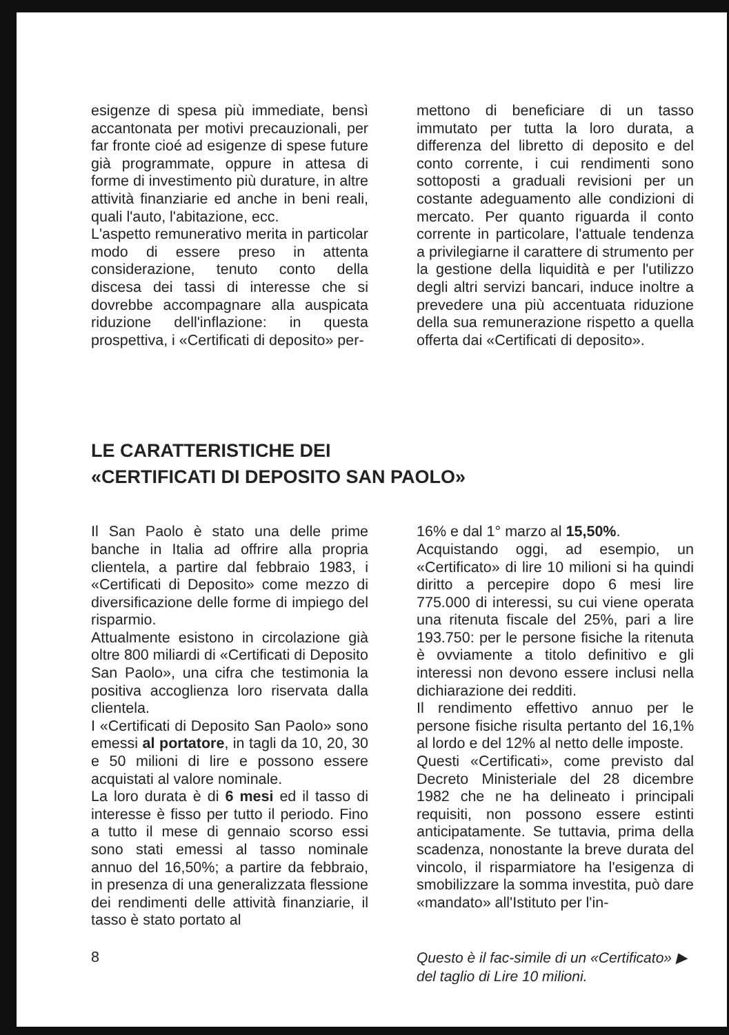esigenze di spesa più immediate, bensì accantonata per motivi precauzionali, per far fronte cioé ad esigenze di spese future già programmate, oppure in attesa di forme di investimento più durature, in altre attività finanziarie ed anche in beni reali, quali l'auto, l'abitazione, ecc.
L'aspetto remunerativo merita in particolar modo di essere preso in attenta considerazione, tenuto conto della discesa dei tassi di interesse che si dovrebbe accompagnare alla auspicata riduzione dell'inflazione: in questa prospettiva, i «Certificati di deposito» per-
mettono di beneficiare di un tasso immutato per tutta la loro durata, a differenza del libretto di deposito e del conto corrente, i cui rendimenti sono sottoposti a graduali revisioni per un costante adeguamento alle condizioni di mercato. Per quanto riguarda il conto corrente in particolare, l'attuale tendenza a privilegiarne il carattere di strumento per la gestione della liquidità e per l'utilizzo degli altri servizi bancari, induce inoltre a prevedere una più accentuata riduzione della sua remunerazione rispetto a quella offerta dai «Certificati di deposito».
LE CARATTERISTICHE DEI
«CERTIFICATI DI DEPOSITO SAN PAOLO»
Il San Paolo è stato una delle prime banche in Italia ad offrire alla propria clientela, a partire dal febbraio 1983, i «Certificati di Deposito» come mezzo di diversificazione delle forme di impiego del risparmio.
Attualmente esistono in circolazione già oltre 800 miliardi di «Certificati di Deposito San Paolo», una cifra che testimonia la positiva accoglienza loro riservata dalla clientela.
I «Certificati di Deposito San Paolo» sono emessi al portatore, in tagli da 10, 20, 30 e 50 milioni di lire e possono essere acquistati al valore nominale.
La loro durata è di 6 mesi ed il tasso di interesse è fisso per tutto il periodo. Fino a tutto il mese di gennaio scorso essi sono stati emessi al tasso nominale annuo del 16,50%; a partire da febbraio, in presenza di una generalizzata flessione dei rendimenti delle attività finanziarie, il tasso è stato portato al
16% e dal 1° marzo al 15,50%.
Acquistando oggi, ad esempio, un «Certificato» di lire 10 milioni si ha quindi diritto a percepire dopo 6 mesi lire 775.000 di interessi, su cui viene operata una ritenuta fiscale del 25%, pari a lire 193.750: per le persone fisiche la ritenuta è ovviamente a titolo definitivo e gli interessi non devono essere inclusi nella dichiarazione dei redditi.
Il rendimento effettivo annuo per le persone fisiche risulta pertanto del 16,1% al lordo e del 12% al netto delle imposte.
Questi «Certificati», come previsto dal Decreto Ministeriale del 28 dicembre 1982 che ne ha delineato i principali requisiti, non possono essere estinti anticipatamente. Se tuttavia, prima della scadenza, nonostante la breve durata del vincolo, il risparmiatore ha l'esigenza di smobilizzare la somma investita, può dare «mandato» all'Istituto per l'in-
8 Questo è il fac-simile di un «Certificato» ▶
del taglio di Lire 10 milioni.